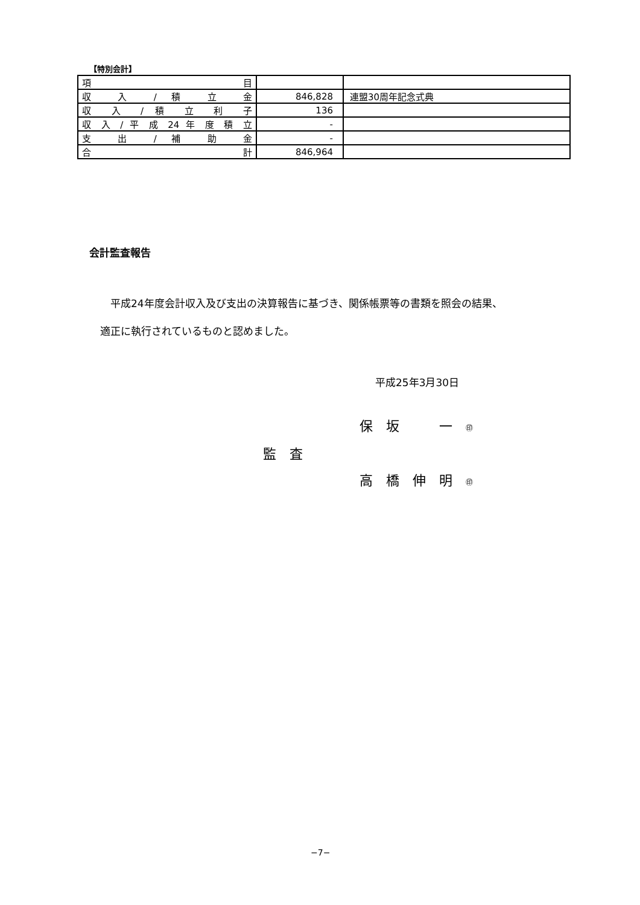【特別会計】
| 項 目 | | |
| 収 入 / 積 立 金 | 846,828 | 連盟30周年記念式典 |
| 収 入 / 積 立 利 子 | 136 | |
| 収 入 / 平 成 24 年 度 積 立 | - | |
| 支 出 / 補 助 金 | - | |
| 合 計 | 846,964 | |
会計監査報告
　平成24年度会計収入及び支出の決算報告に基づき、関係帳票等の書類を照会の結果、
適正に執行されているものと認めました。
平成25年3月30日
保　坂　　　一　㊞
監　査
高　橋　伸　明　㊞
−7−